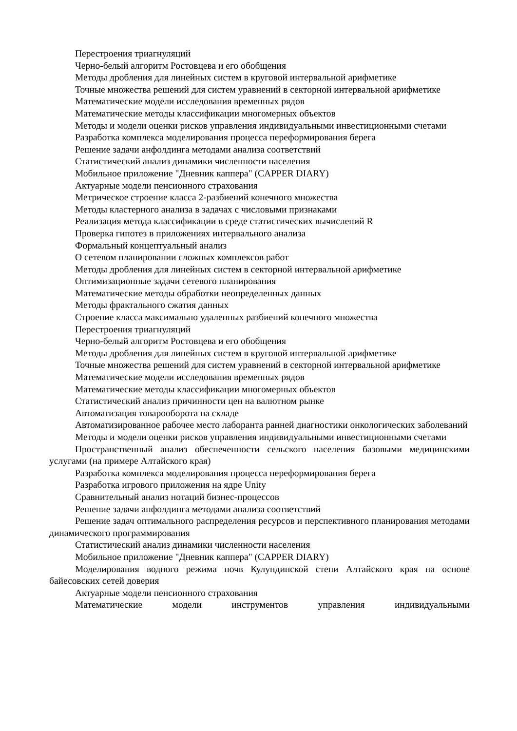Перестроения триагнуляций
Черно-белый алгоритм Ростовцева и его обобщения
Методы дробления для линейных систем в круговой интервальной арифметике
Точные множества решений для систем уравнений в секторной интервальной арифметике
Математические модели исследования временных рядов
Математические методы классификации многомерных объектов
Методы и модели оценки рисков управления индивидуальными инвестиционными счетами
Разработка комплекса моделирования процесса переформирования берега
Решение задачи анфолдинга методами анализа соответствий
Статистический анализ динамики численности населения
Мобильное приложение "Дневник каппера" (CAPPER DIARY)
Актуарные модели пенсионного страхования
Метрическое строение класса 2-разбиений конечного множества
Методы кластерного анализа в задачах с числовыми признаками
Реализация метода классификации в среде статистических вычислений R
Проверка гипотез в приложениях интервального анализа
Формальный концептуальный анализ
О сетевом планировании сложных комплексов работ
Методы дробления для линейных систем в секторной интервальной арифметике
Оптимизационные задачи сетевого планирования
Математические методы обработки неопределенных данных
Методы фрактального сжатия данных
Строение класса максимально удаленных разбиений конечного множества
Перестроения триагнуляций
Черно-белый алгоритм Ростовцева и его обобщения
Методы дробления для линейных систем в круговой интервальной арифметике
Точные множества решений для систем уравнений в секторной интервальной арифметике
Математические модели исследования временных рядов
Математические методы классификации многомерных объектов
Статистический анализ причинности цен на валютном рынке
Автоматизация товарооборота на складе
Автоматизированное рабочее место лаборанта ранней диагностики онкологических заболеваний
Методы и модели оценки рисков управления индивидуальными инвестиционными счетами
Пространственный анализ обеспеченности сельского населения базовыми медицинскими услугами (на примере Алтайского края)
Разработка комплекса моделирования процесса переформирования берега
Разработка игрового приложения на ядре Unity
Сравнительный анализ нотаций бизнес-процессов
Решение задачи анфолдинга методами анализа соответствий
Решение задач оптимального распределения ресурсов и перспективного планирования методами динамического программирования
Статистический анализ динамики численности населения
Мобильное приложение "Дневник каппера" (CAPPER DIARY)
Моделирования водного режима почв Кулундинской степи Алтайского края на основе байесовских сетей доверия
Актуарные модели пенсионного страхования
Математические модели инструментов управления индивидуальными